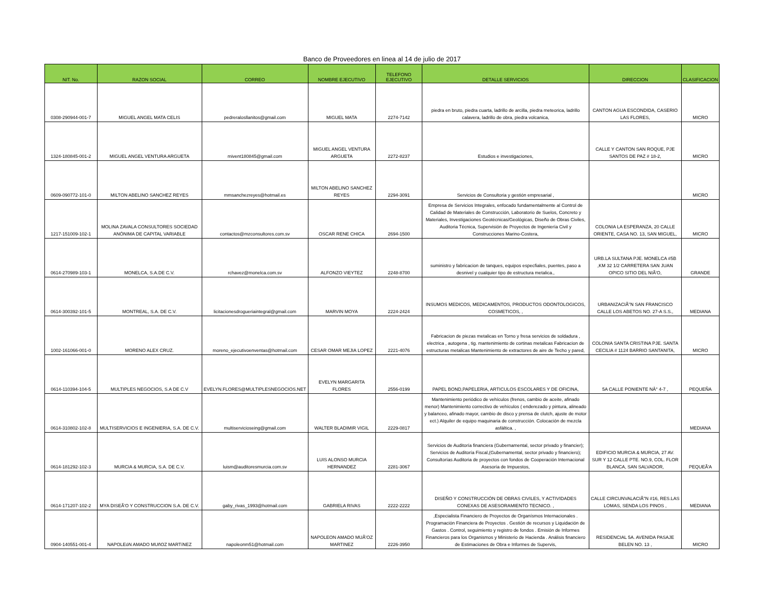Banco de Proveedores en linea al 14 de julio de 2017
| NIT. No. | RAZON SOCIAL | CORREO | NOMBRE EJECUTIVO | TELEFONO EJECUTIVO | DETALLE SERVICIOS | DIRECCION | CLASIFICACION |
| --- | --- | --- | --- | --- | --- | --- | --- |
| 0308-290944-001-7 | MIGUEL ANGEL MATA CELIS | pedreralosllanitos@gmail.com | MIGUEL MATA | 2274-7142 | piedra en bruto, piedra cuarta, ladrillo de arcilla, piedra meteorica, ladrillo calavera, ladrillo de obra, piedra volcanica, | CANTON AGUA ESCONDIDA, CASERIO LAS FLORES, | MICRO |
| 1324-180845-001-2 | MIGUEL ANGEL VENTURA ARGUETA | mivent180845@gmail.com | MIGUEL ANGEL VENTURA ARGUETA | 2272-8237 | Estudios e investigaciones, | CALLE Y CANTON SAN ROQUE, PJE SANTOS DE PAZ # 18-2, | MICRO |
| 0609-090772-101-0 | MILTON ABELINO SANCHEZ REYES | mmsanchezreyes@hotmail.es | MILTON ABELINO SANCHEZ REYES | 2294-3091 | Servicios de Consultoria y gestión empresarial , | | MICRO |
| 1217-151009-102-1 | MOLINA ZAVALA CONSULTORES SOCIEDAD ANÓNIMA DE CAPITAL VARIABLE | contactos@mzconsultores.com.sv | OSCAR RENE CHICA | 2694-1500 | Empresa de Servicios Integrales, enfocado fundamentalmente al Control de Calidad de Materiales de Construcción, Laboratorio de Suelos, Concreto y Materiales, Investigaciones Geotécnicas/Geológicas, Diseño de Obras Civiles, Auditoria Técnica, Supervisión de Proyectos de Ingeniería Civil y Construcciones Marino-Costera, | COLONIA LA ESPERANZA, 20 CALLE ORIENTE, CASA NO. 13, SAN MIGUEL, | MICRO |
| 0614-270989-103-1 | MONELCA, S.A.DE C.V. | rchavez@monelca.com.sv | ALFONZO VIEYTEZ | 2248-8700 | suministro y fabricacion de tanques, equipos especfiales, puentes, paso a desnivel y cualquier tipo de estructura metalica., | URB.LA SULTANA PJE. MONELCA #5B ,KM 32 1/2 CARRETERA SAN JUAN OPICO SITIO DEL NIÃ'O, | GRANDE |
| 0614-300392-101-5 | MONTREAL, S.A. DE C.V. | licitacionesdrogueriaintegral@gmail.com | MARVIN MOYA | 2224-2424 | INSUMOS MEDICOS, MEDICAMENTOS, PRODUCTOS ODONTOLOGICOS, COSMETICOS, , | URBANIZACIÃ"N SAN FRANCISCO CALLE LOS ABETOS NO. 27-A S.S., | MEDIANA |
| 1002-161066-001-0 | MORENO ALEX CRUZ. | moreno_ejecutivoenventas@hotmail.com | CESAR OMAR MEJIA LOPEZ | 2221-4076 | Fabricacion de piezas metalicas en Torno y fresa servicios de soldadura , electrica , autogena , tig. mantenimiento de cortinas metalicas Fabricacion de estructuras metalicas Mantenimiento de extractores de aire de Techo y pared, | COLONIA SANTA CRISTINA PJE. SANTA CECILIA # 1124 BARRIO SANTANITA, | MICRO |
| 0614-110394-104-5 | MULTIPLES NEGOCIOS, S.A DE C.V | EVELYN.FLORES@MULTIPLESNEGOCIOS.NET | EVELYN MARGARITA FLORES | 2556-0199 | PAPEL BOND,PAPELERIA, ARTICULOS ESCOLARES Y DE OFICINA, | 5A CALLE PONIENTE NÂ° 4-7 , | PEQUEÑA |
| 0614-310802-102-8 | MULTISERVICIOS E INGENIERIA, S.A. DE C.V. | multiservicioseing@gmail.com | WALTER BLADIMIR VIGIL | 2229-0817 | Mantenimiento periódico de vehículos (frenos, cambio de aceite, afinado menor) Mantenimiento correctivo de vehículos ( enderezado y pintura, alineado y balanceo, afinado mayor, cambio de disco y prensa de clutch, ajuste de motor ect.) Alquiler de equipo maquinaria de construcción. Colocación de mezcla asfáltica. , | | MEDIANA |
| 0614-181292-102-3 | MURCIA & MURCIA, S.A. DE C.V. | luism@auditoresmurcia.com.sv | LUIS ALONSO MURCIA HERNANDEZ | 2281-3067 | Servicios de Auditoría financiera (Gubernamental, sector privado y financier); Servicios de Auditoría Fiscal,(Gubernamental, sector privado y financiero); Consultorías Auditoria de proyectos con fondos de Cooperación Internacional Asesoría de Impuestos, | EDIFICIO MURCIA & MURCIA, 27 AV. SUR Y 12 CALLE PTE. NO.9, COL. FLOR BLANCA, SAN SALVADOR, | PEQUEÃ'A |
| 0614-171207-102-2 | MYA DISEÃ'O Y CONSTRUCCION S.A. DE C.V. | gaby_rivas_1993@hotmail.com | GABRIELA RIVAS | 2222-2222 | DISEÑO Y CONSTRUCCIÓN DE OBRAS CIVILES, Y ACTIVIDADES CONEXAS DE ASESORAMIENTO TECNICO. , | CALLE CIRCUNVALACIÃ"N #16, RES.LAS LOMAS, SENDA LOS PINOS , | MEDIANA |
| 0904-140551-001-4 | NAPOLEóN AMADO MUñOZ MARTíNEZ | napoleonm51@hotmail.com | NAPOLEON AMADO MUÃ'OZ MARTINEZ | 2226-3950 | ,Especialista Financiero de Proyectos de Organísmos Internacionales . Programación Financiera de Proyectos . Gestión de recursos y Liquidación de Gastos . Control, seguimiento y registro de fondos . Emisión de Informes Financieros para los Organismos y Ministerio de Hacienda . Análisis financiero de Estimaciones de Obra e Informes de Supervis, | RESIDENCIAL 5A. AVENIDA PASAJE BELEN NO. 13 , | MICRO |